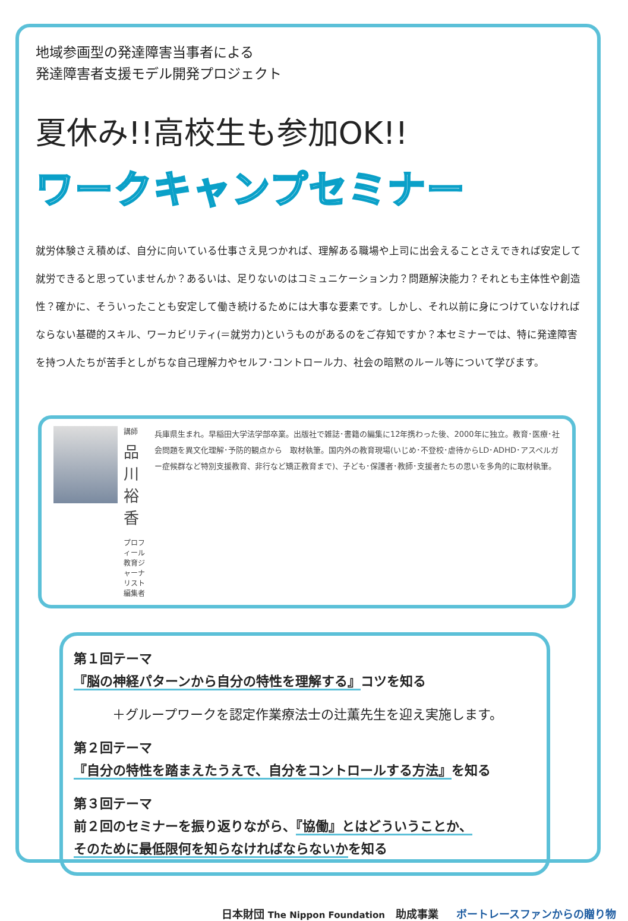地域参画型の発達障害当事者による
発達障害者支援モデル開発プロジェクト
夏休み!!高校生も参加OK!!
ワークキャンプセミナー
就労体験さえ積めば、自分に向いている仕事さえ見つかれば、理解ある職場や上司に出会えることさえできれば安定して就労できると思っていませんか？あるいは、足りないのはコミュニケーション力？問題解決能力？それとも主体性や創造性？確かに、そういったことも安定して働き続けるためには大事な要素です。しかし、それ以前に身につけていなければならない基礎的スキル、ワーカビリティ(＝就労力)というものがあるのをご存知ですか？本セミナーでは、特に発達障害を持つ人たちが苦手としがちな自己理解力やセルフ･コントロール力、社会の暗黙のルール等について学びます。
講師
品川裕香
プロフィール
教育ジャーナリスト
編集者
兵庫県生まれ。早稲田大学法学部卒業。出版社で雑誌･書籍の編集に12年携わった後、2000年に独立。教育･医療･社会問題を異文化理解･予防的観点から　取材執筆。国内外の教育現場(いじめ･不登校･虐待からLD･ADHD･アスペルガー症候群など特別支援教育、非行など矯正教育まで)、子ども･保護者･教師･支援者たちの思いを多角的に取材執筆。
第１回テーマ
『脳の神経パターンから自分の特性を理解する』コツを知る
＋グループワークを認定作業療法士の辻薫先生を迎え実施します。
第２回テーマ
『自分の特性を踏まえたうえで、自分をコントロールする方法』を知る
第３回テーマ
前２回のセミナーを振り返りながら、『協働』とはどういうことか、
そのために最低限何を知らなければならないかを知る
日本財団 The Nippon Foundation　助成事業 ボートレースファンからの贈り物